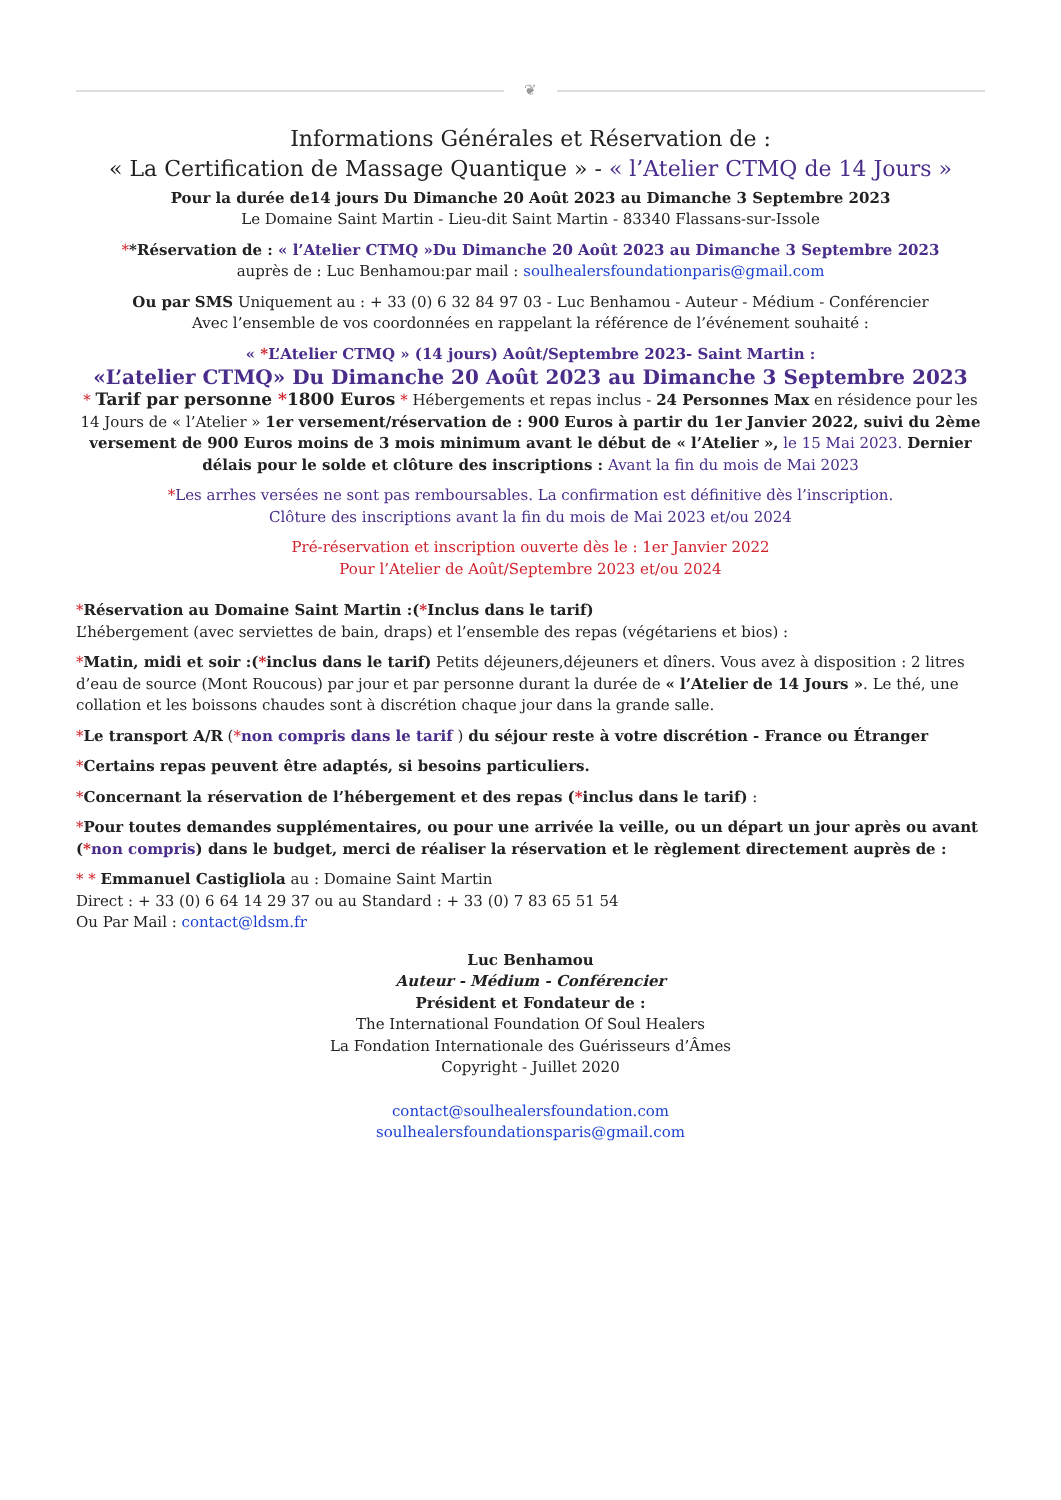❦
Informations Générales et Réservation de :
« La Certification de Massage Quantique » - « l’Atelier CTMQ de 14 Jours »
Pour la durée de14 jours Du Dimanche 20 Août 2023 au Dimanche 3 Septembre 2023
Le Domaine Saint Martin - Lieu-dit Saint Martin - 83340 Flassans-sur-Issole
**Réservation de : « l’Atelier CTMQ »Du Dimanche 20 Août 2023 au Dimanche 3 Septembre 2023
auprès de : Luc Benhamou:par mail : soulhealersfoundationparis@gmail.com
Ou par SMS Uniquement au : + 33 (0) 6 32 84 97 03 - Luc Benhamou - Auteur - Médium - Conférencier
Avec l’ensemble de vos coordonnées en rappelant la référence de l’événement souhaité :
« *L’Atelier CTMQ » (14 jours) Août/Septembre 2023- Saint Martin :
«L’atelier CTMQ» Du Dimanche 20 Août 2023 au Dimanche 3 Septembre 2023
* Tarif par personne *1800 Euros * Hébergements et repas inclus - 24 Personnes Max en résidence pour les 14 Jours de « l’Atelier » 1er versement/réservation de : 900 Euros à partir du 1er Janvier 2022, suivi du 2ème versement de 900 Euros moins de 3 mois minimum avant le début de « l’Atelier », le 15 Mai 2023. Dernier délais pour le solde et clôture des inscriptions : Avant la fin du mois de Mai 2023
*Les arrhes versées ne sont pas remboursables. La confirmation est définitive dès l’inscription.
Clôture des inscriptions avant la fin du mois de Mai 2023 et/ou 2024
Pré-réservation et inscription ouverte dès le : 1er Janvier 2022
Pour l’Atelier de Août/Septembre 2023 et/ou 2024
*Réservation au Domaine Saint Martin :(*Inclus dans le tarif)
L’hébergement (avec serviettes de bain, draps) et l’ensemble des repas (végétariens et bios) :
*Matin, midi et soir :(*inclus dans le tarif) Petits déjeuners,déjeuners et dîners. Vous avez à disposition : 2 litres d’eau de source (Mont Roucous) par jour et par personne durant la durée de « l’Atelier de 14 Jours ». Le thé, une collation et les boissons chaudes sont à discrétion chaque jour dans la grande salle.
*Le transport A/R (*non compris dans le tarif ) du séjour reste à votre discrétion - France ou Étranger
*Certains repas peuvent être adaptés, si besoins particuliers.
*Concernant la réservation de l’hébergement et des repas (*inclus dans le tarif) :
*Pour toutes demandes supplémentaires, ou pour une arrivée la veille, ou un départ un jour après ou avant (*non compris) dans le budget, merci de réaliser la réservation et le règlement directement auprès de :
* * Emmanuel Castigliola au : Domaine Saint Martin
Direct : + 33 (0) 6 64 14 29 37 ou au Standard : + 33 (0) 7 83 65 51 54
Ou Par Mail : contact@ldsm.fr
Luc Benhamou
Auteur - Médium - Conférencier
Président et Fondateur de :
The International Foundation Of Soul Healers
La Fondation Internationale des Guérisseurs d’Âmes
Copyright - Juillet 2020
contact@soulhealersfoundation.com
soulhealersfoundationsparis@gmail.com